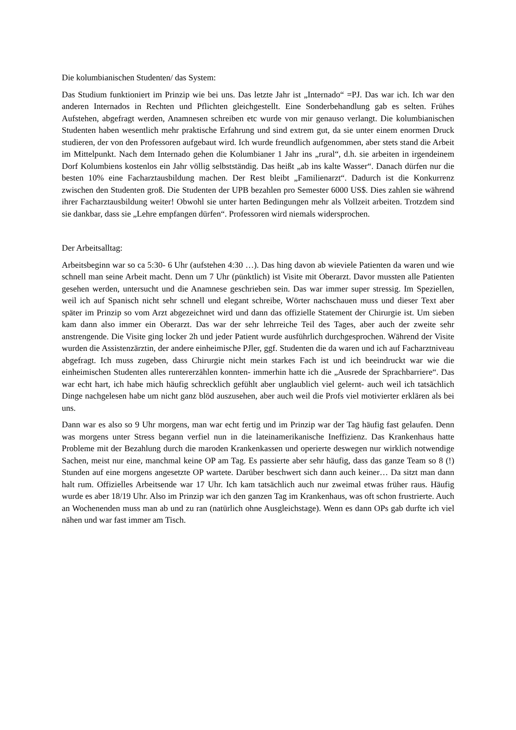Die kolumbianischen Studenten/ das System:
Das Studium funktioniert im Prinzip wie bei uns. Das letzte Jahr ist „Internado“ =PJ. Das war ich. Ich war den anderen Internados in Rechten und Pflichten gleichgestellt. Eine Sonderbehandlung gab es selten. Frühes Aufstehen, abgefragt werden, Anamnesen schreiben etc wurde von mir genauso verlangt. Die kolumbianischen Studenten haben wesentlich mehr praktische Erfahrung und sind extrem gut, da sie unter einem enormen Druck studieren, der von den Professoren aufgebaut wird. Ich wurde freundlich aufgenommen, aber stets stand die Arbeit im Mittelpunkt. Nach dem Internado gehen die Kolumbianer 1 Jahr ins „rural“, d.h. sie arbeiten in irgendeinem Dorf Kolumbiens kostenlos ein Jahr völlig selbstständig. Das heißt „ab ins kalte Wasser“. Danach dürfen nur die besten 10% eine Facharztausbildung machen. Der Rest bleibt „Familienarzt“. Dadurch ist die Konkurrenz zwischen den Studenten groß. Die Studenten der UPB bezahlen pro Semester 6000 US$. Dies zahlen sie während ihrer Facharztausbildung weiter! Obwohl sie unter harten Bedingungen mehr als Vollzeit arbeiten. Trotzdem sind sie dankbar, dass sie „Lehre empfangen dürfen“. Professoren wird niemals widersprochen.
Der Arbeitsalltag:
Arbeitsbeginn war so ca 5:30- 6 Uhr (aufstehen 4:30 …). Das hing davon ab wieviele Patienten da waren und wie schnell man seine Arbeit macht. Denn um 7 Uhr (pünktlich) ist Visite mit Oberarzt. Davor mussten alle Patienten gesehen werden, untersucht und die Anamnese geschrieben sein. Das war immer super stressig. Im Speziellen, weil ich auf Spanisch nicht sehr schnell und elegant schreibe, Wörter nachschauen muss und dieser Text aber später im Prinzip so vom Arzt abgezeichnet wird und dann das offizielle Statement der Chirurgie ist. Um sieben kam dann also immer ein Oberarzt. Das war der sehr lehrreiche Teil des Tages, aber auch der zweite sehr anstrengende. Die Visite ging locker 2h und jeder Patient wurde ausführlich durchgesprochen. Während der Visite wurden die Assistenzärztin, der andere einheimische PJler, ggf. Studenten die da waren und ich auf Facharztniveau abgefragt. Ich muss zugeben, dass Chirurgie nicht mein starkes Fach ist und ich beeindruckt war wie die einheimischen Studenten alles runtererzählen konnten- immerhin hatte ich die „Ausrede der Sprachbarriere“. Das war echt hart, ich habe mich häufig schrecklich gefühlt aber unglaublich viel gelernt- auch weil ich tatsächlich Dinge nachgelesen habe um nicht ganz blöd auszusehen, aber auch weil die Profs viel motivierter erklären als bei uns.
Dann war es also so 9 Uhr morgens, man war echt fertig und im Prinzip war der Tag häufig fast gelaufen. Denn was morgens unter Stress begann verfiel nun in die lateinamerikanische Ineffizienz. Das Krankenhaus hatte Probleme mit der Bezahlung durch die maroden Krankenkassen und operierte deswegen nur wirklich notwendige Sachen, meist nur eine, manchmal keine OP am Tag. Es passierte aber sehr häufig, dass das ganze Team so 8 (!) Stunden auf eine morgens angesetzte OP wartete. Darüber beschwert sich dann auch keiner… Da sitzt man dann halt rum. Offizielles Arbeitsende war 17 Uhr. Ich kam tatsächlich auch nur zweimal etwas früher raus. Häufig wurde es aber 18/19 Uhr. Also im Prinzip war ich den ganzen Tag im Krankenhaus, was oft schon frustrierte. Auch an Wochenenden muss man ab und zu ran (natürlich ohne Ausgleichstage). Wenn es dann OPs gab durfte ich viel nähen und war fast immer am Tisch.